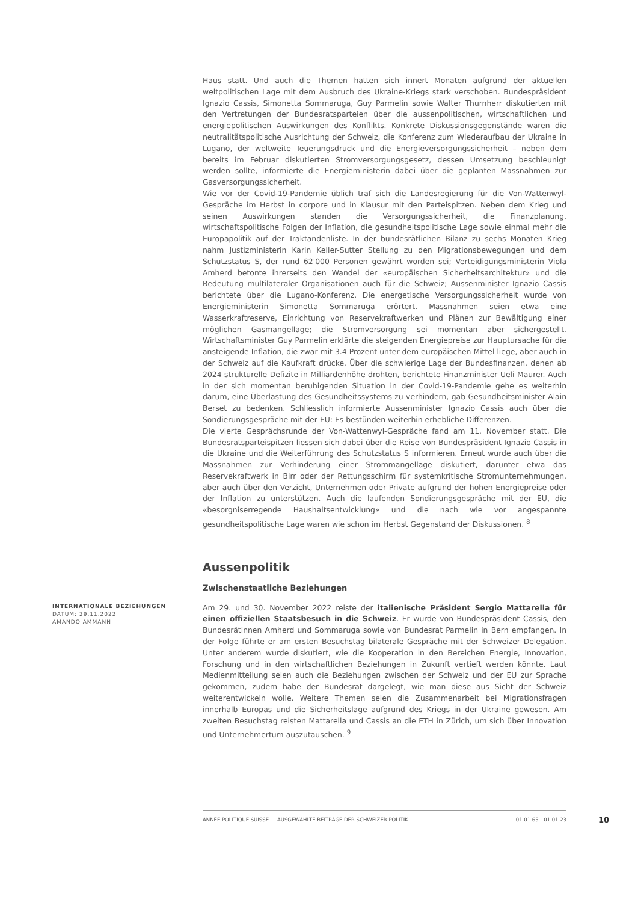Haus statt. Und auch die Themen hatten sich innert Monaten aufgrund der aktuellen weltpolitischen Lage mit dem Ausbruch des Ukraine-Kriegs stark verschoben. Bundespräsident Ignazio Cassis, Simonetta Sommaruga, Guy Parmelin sowie Walter Thurnherr diskutierten mit den Vertretungen der Bundesratsparteien über die aussenpolitischen, wirtschaftlichen und energiepolitischen Auswirkungen des Konflikts. Konkrete Diskussionsgegenstände waren die neutralitätspolitische Ausrichtung der Schweiz, die Konferenz zum Wiederaufbau der Ukraine in Lugano, der weltweite Teuerungsdruck und die Energieversorgungssicherheit – neben dem bereits im Februar diskutierten Stromversorgungsgesetz, dessen Umsetzung beschleunigt werden sollte, informierte die Energieministerin dabei über die geplanten Massnahmen zur Gasversorgungssicherheit.
Wie vor der Covid-19-Pandemie üblich traf sich die Landesregierung für die Von-Wattenwyl-Gespräche im Herbst in corpore und in Klausur mit den Parteispitzen. Neben dem Krieg und seinen Auswirkungen standen die Versorgungssicherheit, die Finanzplanung, wirtschaftspolitische Folgen der Inflation, die gesundheitspolitische Lage sowie einmal mehr die Europapolitik auf der Traktandenliste. In der bundesrätlichen Bilanz zu sechs Monaten Krieg nahm Justizministerin Karin Keller-Sutter Stellung zu den Migrationsbewegungen und dem Schutzstatus S, der rund 62'000 Personen gewährt worden sei; Verteidigungsministerin Viola Amherd betonte ihrerseits den Wandel der «europäischen Sicherheitsarchitektur» und die Bedeutung multilateraler Organisationen auch für die Schweiz; Aussenminister Ignazio Cassis berichtete über die Lugano-Konferenz. Die energetische Versorgungssicherheit wurde von Energieministerin Simonetta Sommaruga erörtert. Massnahmen seien etwa eine Wasserkraftreserve, Einrichtung von Reservekraftwerken und Plänen zur Bewältigung einer möglichen Gasmangellage; die Stromversorgung sei momentan aber sichergestellt. Wirtschaftsminister Guy Parmelin erklärte die steigenden Energiepreise zur Hauptursache für die ansteigende Inflation, die zwar mit 3.4 Prozent unter dem europäischen Mittel liege, aber auch in der Schweiz auf die Kaufkraft drücke. Über die schwierige Lage der Bundesfinanzen, denen ab 2024 strukturelle Defizite in Milliardenhöhe drohten, berichtete Finanzminister Ueli Maurer. Auch in der sich momentan beruhigenden Situation in der Covid-19-Pandemie gehe es weiterhin darum, eine Überlastung des Gesundheitssystems zu verhindern, gab Gesundheitsminister Alain Berset zu bedenken. Schliesslich informierte Aussenminister Ignazio Cassis auch über die Sondierungsgespräche mit der EU: Es bestünden weiterhin erhebliche Differenzen.
Die vierte Gesprächsrunde der Von-Wattenwyl-Gespräche fand am 11. November statt. Die Bundesratsparteispitzen liessen sich dabei über die Reise von Bundespräsident Ignazio Cassis in die Ukraine und die Weiterführung des Schutzstatus S informieren. Erneut wurde auch über die Massnahmen zur Verhinderung einer Strommangellage diskutiert, darunter etwa das Reservekraftwerk in Birr oder der Rettungsschirm für systemkritische Stromunternehmungen, aber auch über den Verzicht, Unternehmen oder Private aufgrund der hohen Energiepreise oder der Inflation zu unterstützen. Auch die laufenden Sondierungsgespräche mit der EU, die «besorgniserregende Haushaltsentwicklung» und die nach wie vor angespannte gesundheitspolitische Lage waren wie schon im Herbst Gegenstand der Diskussionen. <sup>8</sup>
Aussenpolitik
Zwischenstaatliche Beziehungen
INTERNATIONALE BEZIEHUNGEN
DATUM: 29.11.2022
AMANDO AMMANN
Am 29. und 30. November 2022 reiste der italienische Präsident Sergio Mattarella für einen offiziellen Staatsbesuch in die Schweiz. Er wurde von Bundespräsident Cassis, den Bundesrätinnen Amherd und Sommaruga sowie von Bundesrat Parmelin in Bern empfangen. In der Folge führte er am ersten Besuchstag bilaterale Gespräche mit der Schweizer Delegation. Unter anderem wurde diskutiert, wie die Kooperation in den Bereichen Energie, Innovation, Forschung und in den wirtschaftlichen Beziehungen in Zukunft vertieft werden könnte. Laut Medienmitteilung seien auch die Beziehungen zwischen der Schweiz und der EU zur Sprache gekommen, zudem habe der Bundesrat dargelegt, wie man diese aus Sicht der Schweiz weiterentwickeln wolle. Weitere Themen seien die Zusammenarbeit bei Migrationsfragen innerhalb Europas und die Sicherheitslage aufgrund des Kriegs in der Ukraine gewesen. Am zweiten Besuchstag reisten Mattarella und Cassis an die ETH in Zürich, um sich über Innovation und Unternehmertum auszutauschen. <sup>9</sup>
ANNÉE POLITIQUE SUISSE — AUSGEWÄHLTE BEITRÄGE DER SCHWEIZER POLITIK 01.01.65 - 01.01.23
10